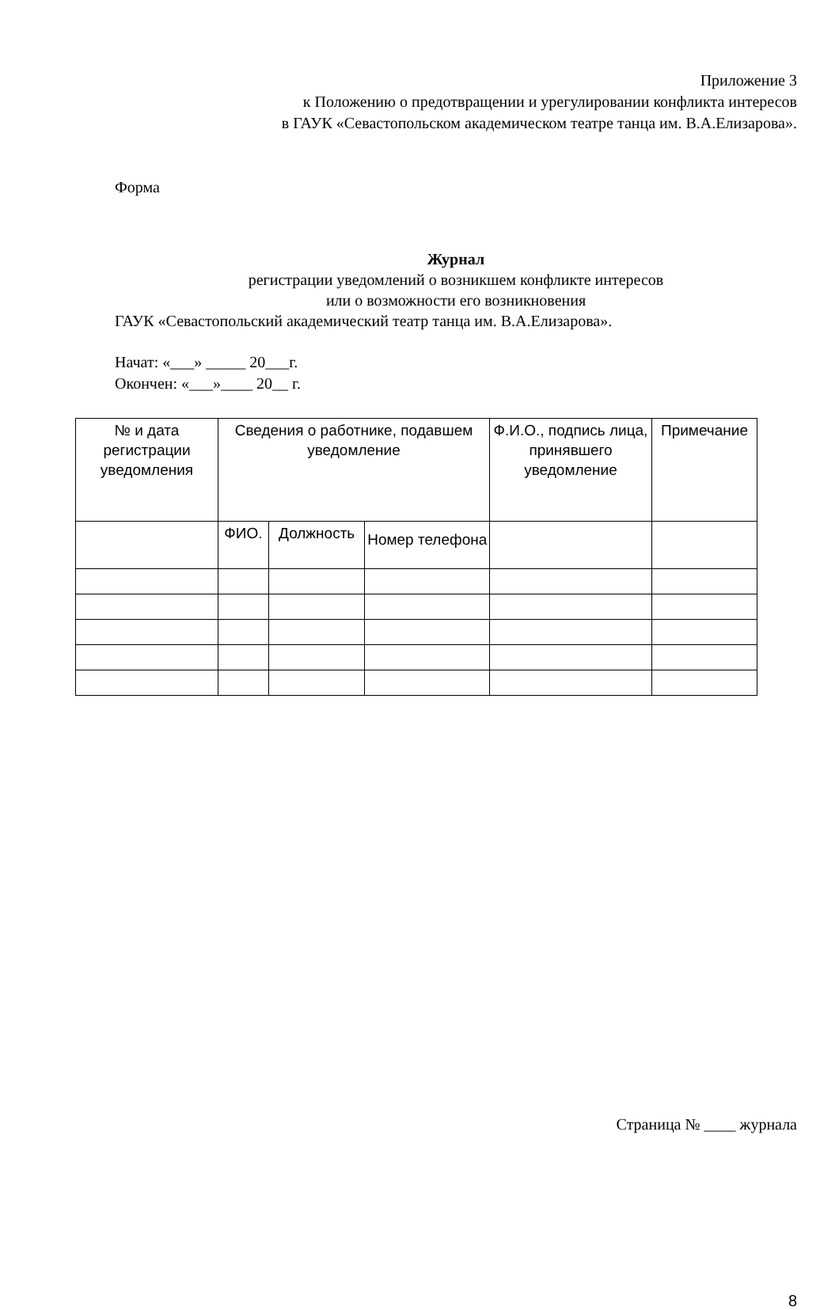Приложение 3
к Положению о предотвращении и урегулировании конфликта интересов
в ГАУК «Севастопольском академическом театре танца им. В.А.Елизарова».
Форма
Журнал
регистрации уведомлений о возникшем конфликте интересов
или о возможности его возникновения
ГАУК «Севастопольский академический театр танца им. В.А.Елизарова».
Начат: «___» _____ 20___г.
Окончен: «___»____ 20__ г.
| № и дата регистрации уведомления | Сведения о работнике, подавшем уведомление | | | Ф.И.О., подпись лица, принявшего уведомление | Примечание |
| | ФИО. | Должность | Номер телефона | | |
Страница № ____ журнала
8